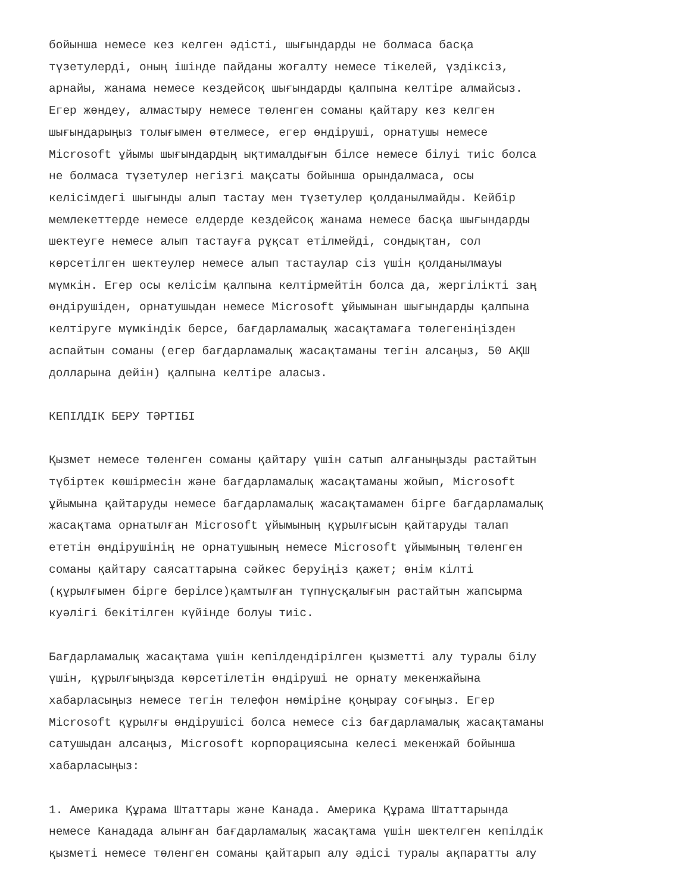бойынша немесе кез келген әдісті, шығындарды не болмаса басқа түзетулерді, оның ішінде пайданы жоғалту немесе тікелей, үздіксіз, арнайы, жанама немесе кездейсоқ шығындарды қалпына келтіре алмайсыз. Егер жөндеу, алмастыру немесе төленген соманы қайтару кез келген шығындарыңыз толығымен өтелмесе, егер өндіруші, орнатушы немесе Microsoft ұйымы шығындардың ықтималдығын білсе немесе білуі тиіс болса не болмаса түзетулер негізгі мақсаты бойынша орындалмаса, осы келісімдегі шығынды алып тастау мен түзетулер қолданылмайды. Кейбір мемлекеттерде немесе елдерде кездейсоқ жанама немесе басқа шығындарды шектеуге немесе алып тастауға рұқсат етілмейді, сондықтан, сол көрсетілген шектеулер немесе алып тастаулар сіз үшін қолданылмауы мүмкін. Егер осы келісім қалпына келтірмейтін болса да, жергілікті заң өндірушіден, орнатушыдан немесе Microsoft ұйымынан шығындарды қалпына келтіруге мүмкіндік берсе, бағдарламалық жасақтамаға төлегеніңізден аспайтын соманы (егер бағдарламалық жасақтаманы тегін алсаңыз, 50 АҚШ долларына дейін) қалпына келтіре аласыз.
КЕПІЛДІК БЕРУ ТӘРТІБІ
Қызмет немесе төленген соманы қайтару үшін сатып алғаныңызды растайтын түбіртек көшірмесін және бағдарламалық жасақтаманы жойып, Microsoft ұйымына қайтаруды немесе бағдарламалық жасақтамамен бірге бағдарламалық жасақтама орнатылған Microsoft ұйымының құрылғысын қайтаруды талап ететін өндірушінің не орнатушының немесе Microsoft ұйымының төленген соманы қайтару саясаттарына сәйкес беруіңіз қажет; өнім кілті (құрылғымен бірге берілсе)қамтылған түпнұсқалығын растайтын жапсырма куәлігі бекітілген күйінде болуы тиіс.
Бағдарламалық жасақтама үшін кепілдендірілген қызметті алу туралы білу үшін, құрылғыңызда көрсетілетін өндіруші не орнату мекенжайына хабарласыңыз немесе тегін телефон нөміріне қоңырау соғыңыз. Егер Microsoft құрылғы өндірушісі болса немесе сіз бағдарламалық жасақтаманы сатушыдан алсаңыз, Microsoft корпорациясына келесі мекенжай бойынша хабарласыңыз:
1. Америка Құрама Штаттары және Канада. Америка Құрама Штаттарында немесе Канадада алынған бағдарламалық жасақтама үшін шектелген кепілдік қызметі немесе төленген соманы қайтарып алу әдісі туралы ақпаратты алу